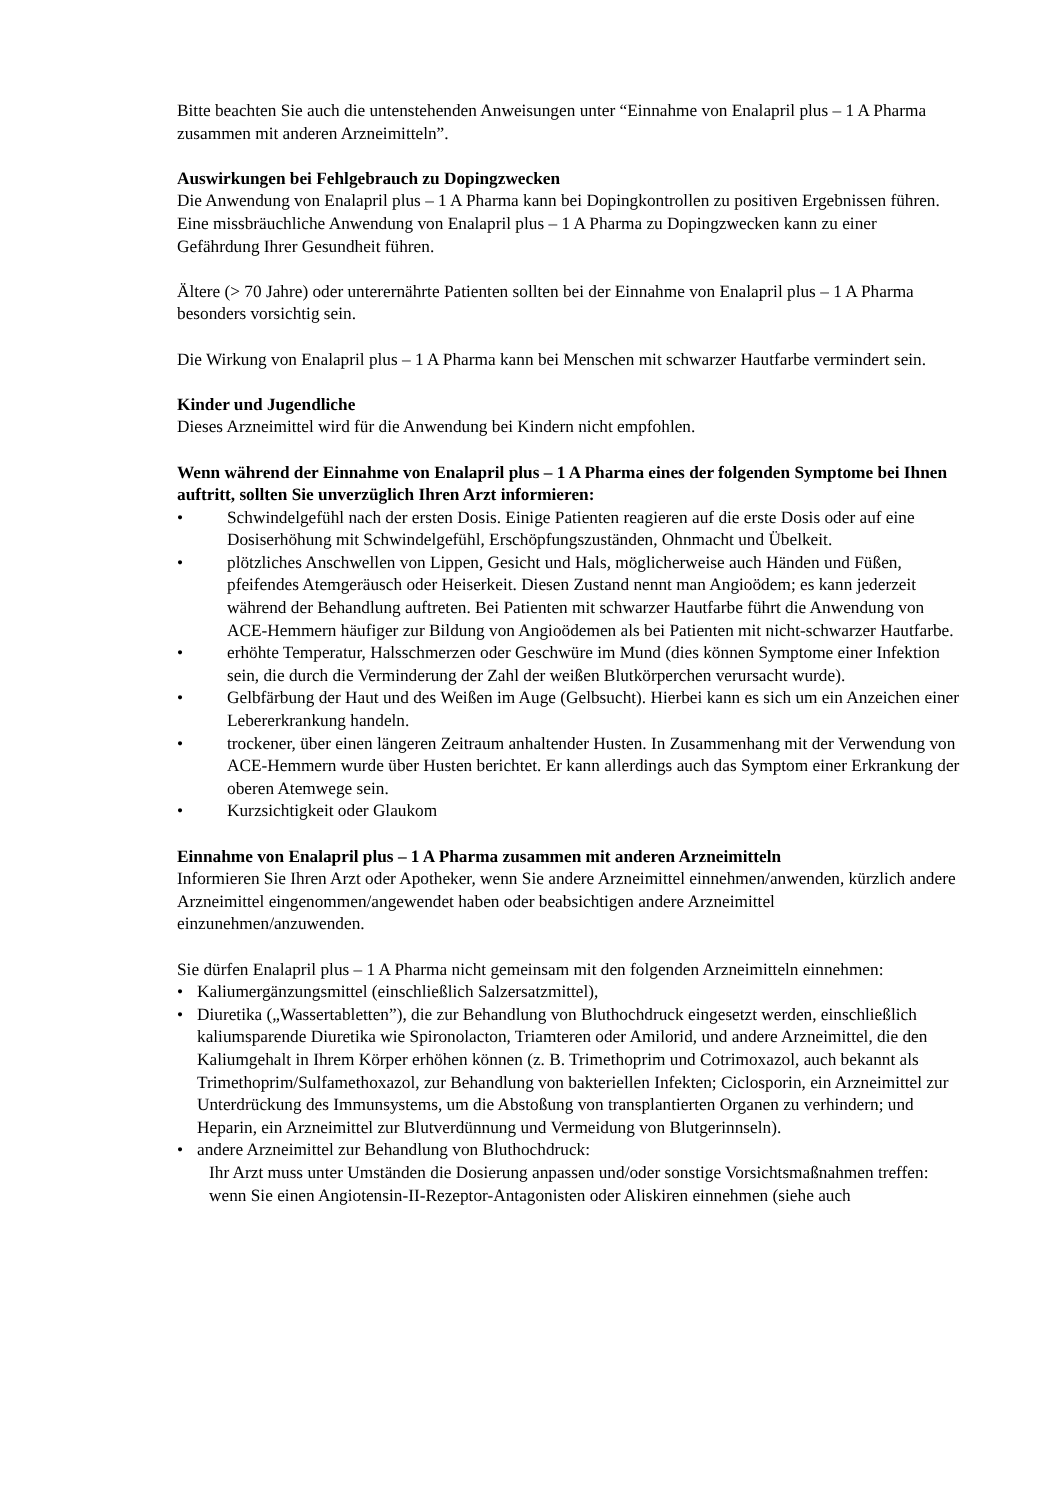Bitte beachten Sie auch die untenstehenden Anweisungen unter “Einnahme von Enalapril plus – 1 A Pharma zusammen mit anderen Arzneimitteln”.
Auswirkungen bei Fehlgebrauch zu Dopingzwecken
Die Anwendung von Enalapril plus – 1 A Pharma kann bei Dopingkontrollen zu positiven Ergebnissen führen.
Eine missbräuchliche Anwendung von Enalapril plus – 1 A Pharma zu Dopingzwecken kann zu einer Gefährdung Ihrer Gesundheit führen.
Ältere (> 70 Jahre) oder unterernährte Patienten sollten bei der Einnahme von Enalapril plus – 1 A Pharma besonders vorsichtig sein.
Die Wirkung von Enalapril plus – 1 A Pharma kann bei Menschen mit schwarzer Hautfarbe vermindert sein.
Kinder und Jugendliche
Dieses Arzneimittel wird für die Anwendung bei Kindern nicht empfohlen.
Wenn während der Einnahme von Enalapril plus – 1 A Pharma eines der folgenden Symptome bei Ihnen auftritt, sollten Sie unverzüglich Ihren Arzt informieren:
• Schwindelgefühl nach der ersten Dosis. Einige Patienten reagieren auf die erste Dosis oder auf eine Dosiserhöhung mit Schwindelgefühl, Erschöpfungszuständen, Ohnmacht und Übelkeit.
• plötzliches Anschwellen von Lippen, Gesicht und Hals, möglicherweise auch Händen und Füßen, pfeifendes Atemgeräusch oder Heiserkeit. Diesen Zustand nennt man Angioödem; es kann jederzeit während der Behandlung auftreten. Bei Patienten mit schwarzer Hautfarbe führt die Anwendung von ACE-Hemmern häufiger zur Bildung von Angioödemen als bei Patienten mit nicht-schwarzer Hautfarbe.
• erhöhte Temperatur, Halsschmerzen oder Geschwüre im Mund (dies können Symptome einer Infektion sein, die durch die Verminderung der Zahl der weißen Blutkörperchen verursacht wurde).
• Gelbfärbung der Haut und des Weißen im Auge (Gelbsucht). Hierbei kann es sich um ein Anzeichen einer Lebererkrankung handeln.
• trockener, über einen längeren Zeitraum anhaltender Husten. In Zusammenhang mit der Verwendung von ACE-Hemmern wurde über Husten berichtet. Er kann allerdings auch das Symptom einer Erkrankung der oberen Atemwege sein.
• Kurzsichtigkeit oder Glaukom
Einnahme von Enalapril plus – 1 A Pharma zusammen mit anderen Arzneimitteln
Informieren Sie Ihren Arzt oder Apotheker, wenn Sie andere Arzneimittel einnehmen/anwenden, kürzlich andere Arzneimittel eingenommen/angewendet haben oder beabsichtigen andere Arzneimittel einzunehmen/anzuwenden.
Sie dürfen Enalapril plus – 1 A Pharma nicht gemeinsam mit den folgenden Arzneimitteln einnehmen:
• Kaliumergänzungsmittel (einschließlich Salzersatzmittel),
• Diuretika („Wassertabletten”), die zur Behandlung von Bluthochdruck eingesetzt werden, einschließlich kaliumsparende Diuretika wie Spironolacton, Triamteren oder Amilorid, und andere Arzneimittel, die den Kaliumgehalt in Ihrem Körper erhöhen können (z. B. Trimethoprim und Cotrimoxazol, auch bekannt als Trimethoprim/Sulfamethoxazol, zur Behandlung von bakteriellen Infekten; Ciclosporin, ein Arzneimittel zur Unterdrückung des Immunsystems, um die Abstoßung von transplantierten Organen zu verhindern; und Heparin, ein Arzneimittel zur Blutverdünnung und Vermeidung von Blutgerinnseln).
• andere Arzneimittel zur Behandlung von Bluthochdruck:
Ihr Arzt muss unter Umständen die Dosierung anpassen und/oder sonstige Vorsichtsmaßnahmen treffen:
wenn Sie einen Angiotensin-II-Rezeptor-Antagonisten oder Aliskiren einnehmen (siehe auch